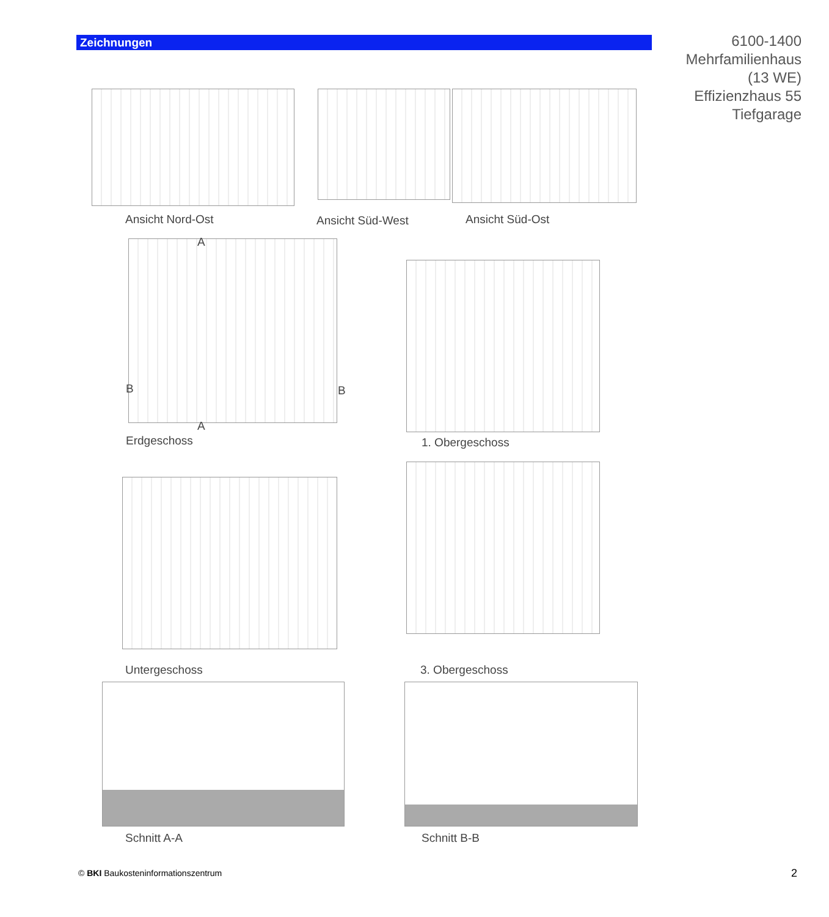Zeichnungen
6100-1400
Mehrfamilienhaus
(13 WE)
Effizienzhaus 55
Tiefgarage
Ansicht Nord-Ost Ansicht Süd-West Ansicht Süd-Ost
A
B B
A
Erdgeschoss 1. Obergeschoss
Untergeschoss 3. Obergeschoss
Schnitt A-A Schnitt B-B
© BKI Baukosteninformationszentrum
2